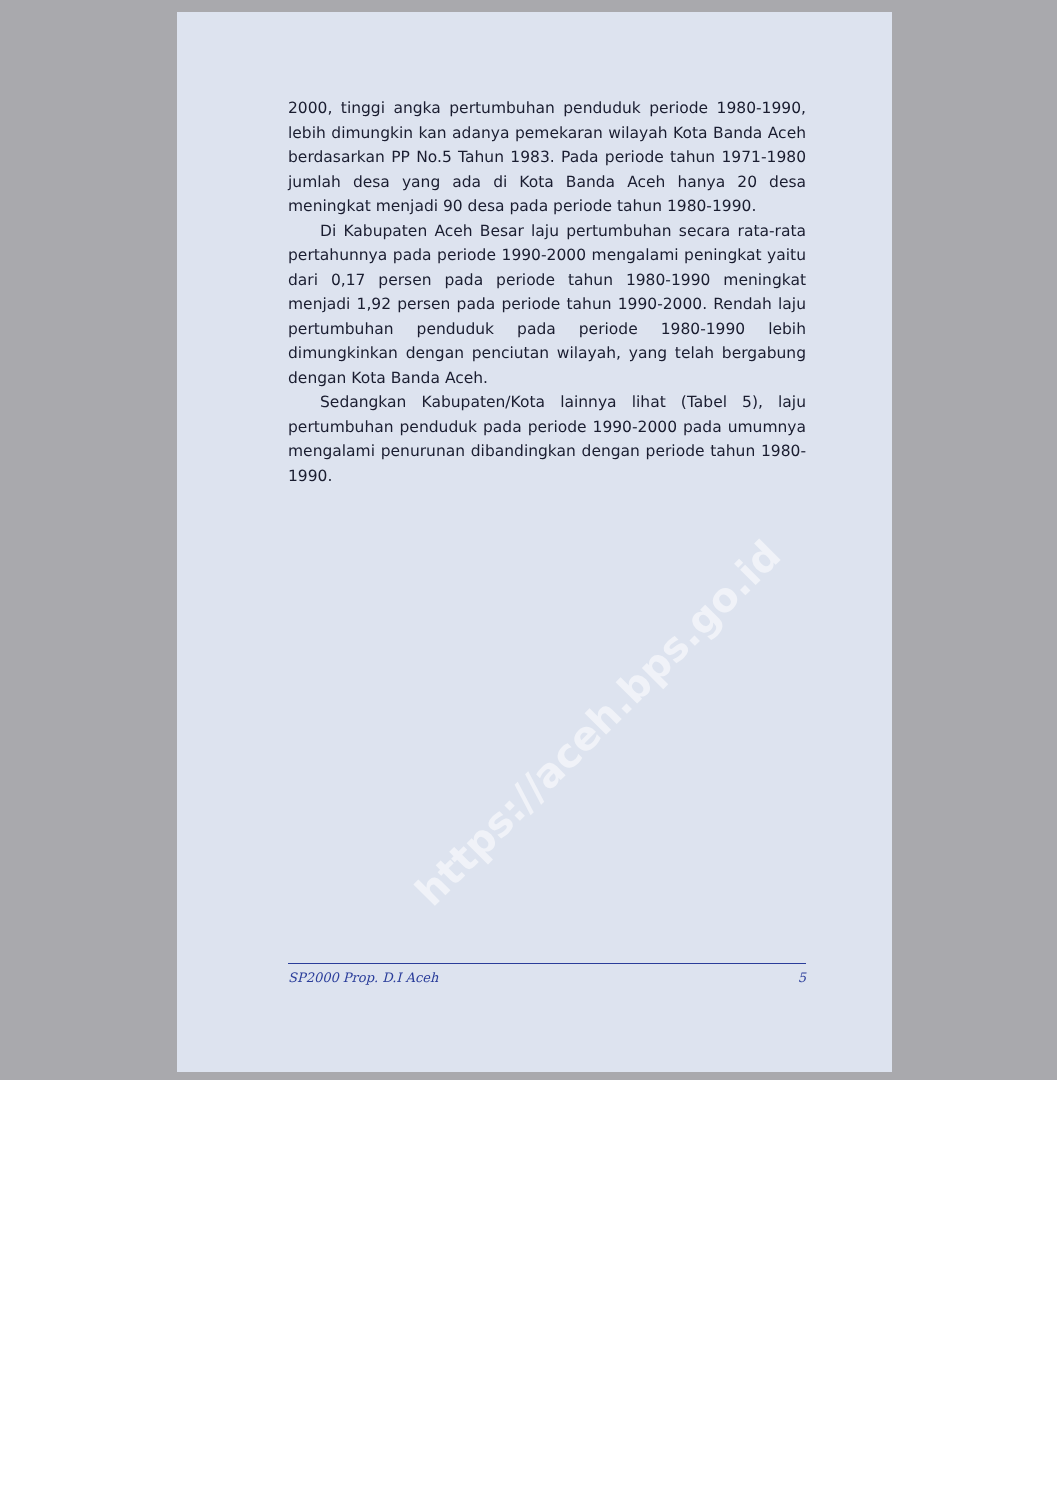https://aceh.bps.go.id
2000, tinggi angka pertumbuhan penduduk periode 1980-1990, lebih dimungkin kan adanya pemekaran wilayah Kota Banda Aceh berdasarkan PP No.5 Tahun 1983. Pada periode tahun 1971-1980 jumlah desa yang ada di Kota Banda Aceh hanya 20 desa meningkat menjadi 90 desa pada periode tahun 1980-1990.
Di Kabupaten Aceh Besar laju pertumbuhan secara rata-rata pertahunnya pada periode 1990-2000 mengalami peningkat yaitu dari 0,17 persen pada periode tahun 1980-1990 meningkat menjadi 1,92 persen pada periode tahun 1990-2000. Rendah laju pertumbuhan penduduk pada periode 1980-1990 lebih dimungkinkan dengan penciutan wilayah, yang telah bergabung dengan Kota Banda Aceh.
Sedangkan Kabupaten/Kota lainnya lihat (Tabel 5), laju pertumbuhan penduduk pada periode 1990-2000 pada umumnya mengalami penurunan dibandingkan dengan periode tahun 1980-1990.
SP2000 Prop. D.I Aceh 5